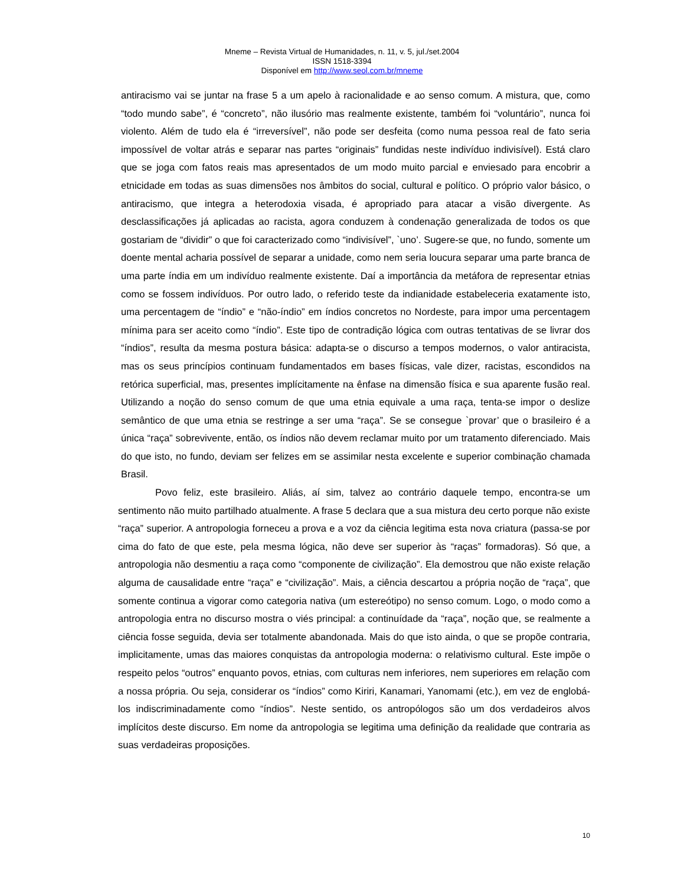Mneme – Revista Virtual de Humanidades, n. 11, v. 5, jul./set.2004
ISSN 1518-3394
Disponível em http://www.seol.com.br/mneme
antiracismo vai se juntar na frase 5 a um apelo à racionalidade e ao senso comum. A mistura, que, como “todo mundo sabe”, é “concreto”, não ilusório mas realmente existente, também foi “voluntário”, nunca foi violento. Além de tudo ela é “irreversível”, não pode ser desfeita (como numa pessoa real de fato seria impossível de voltar atrás e separar nas partes “originais” fundidas neste indivíduo indivisível). Está claro que se joga com fatos reais mas apresentados de um modo muito parcial e enviesado para encobrir a etnicidade em todas as suas dimensões nos âmbitos do social, cultural e político. O próprio valor básico, o antiracismo, que integra a heterodoxia visada, é apropriado para atacar a visão divergente. As desclassificações já aplicadas ao racista, agora conduzem à condenação generalizada de todos os que gostariam de “dividir” o que foi caracterizado como “indivisível”, `uno’. Sugere-se que, no fundo, somente um doente mental acharia possível de separar a unidade, como nem seria loucura separar uma parte branca de uma parte índia em um indivíduo realmente existente. Daí a importância da metáfora de representar etnias como se fossem indivíduos. Por outro lado, o referido teste da indianidade estabeleceria exatamente isto, uma percentagem de “índio” e “não-índio” em índios concretos no Nordeste, para impor uma percentagem mínima para ser aceito como “índio”. Este tipo de contradição lógica com outras tentativas de se livrar dos “índios”, resulta da mesma postura básica: adapta-se o discurso a tempos modernos, o valor antiracista, mas os seus princípios continuam fundamentados em bases físicas, vale dizer, racistas, escondidos na retórica superficial, mas, presentes implícitamente na ênfase na dimensão física e sua aparente fusão real. Utilizando a noção do senso comum de que uma etnia equivale a uma raça, tenta-se impor o deslize semântico de que uma etnia se restringe a ser uma “raça”. Se se consegue `provar’ que o brasileiro é a única “raça” sobrevivente, então, os índios não devem reclamar muito por um tratamento diferenciado. Mais do que isto, no fundo, deviam ser felizes em se assimilar nesta excelente e superior combinação chamada Brasil.
Povo feliz, este brasileiro. Aliás, aí sim, talvez ao contrário daquele tempo, encontra-se um sentimento não muito partilhado atualmente. A frase 5 declara que a sua mistura deu certo porque não existe “raça” superior. A antropologia forneceu a prova e a voz da ciência legitima esta nova criatura (passa-se por cima do fato de que este, pela mesma lógica, não deve ser superior às “raças” formadoras). Só que, a antropologia não desmentiu a raça como “componente de civilização”. Ela demostrou que não existe relação alguma de causalidade entre “raça” e “civilização”. Mais, a ciência descartou a própria noção de “raça”, que somente continua a vigorar como categoria nativa (um estereótipo) no senso comum. Logo, o modo como a antropologia entra no discurso mostra o viés principal: a continuídade da “raça”, noção que, se realmente a ciência fosse seguida, devia ser totalmente abandonada. Mais do que isto ainda, o que se propõe contraria, implicitamente, umas das maiores conquistas da antropologia moderna: o relativismo cultural. Este impõe o respeito pelos “outros” enquanto povos, etnias, com culturas nem inferiores, nem superiores em relação com a nossa própria. Ou seja, considerar os “índios” como Kiriri, Kanamari, Yanomami (etc.), em vez de englobá-los indiscriminadamente como “índios”. Neste sentido, os antropólogos são um dos verdadeiros alvos implícitos deste discurso. Em nome da antropologia se legitima uma definição da realidade que contraria as suas verdadeiras proposições.
10